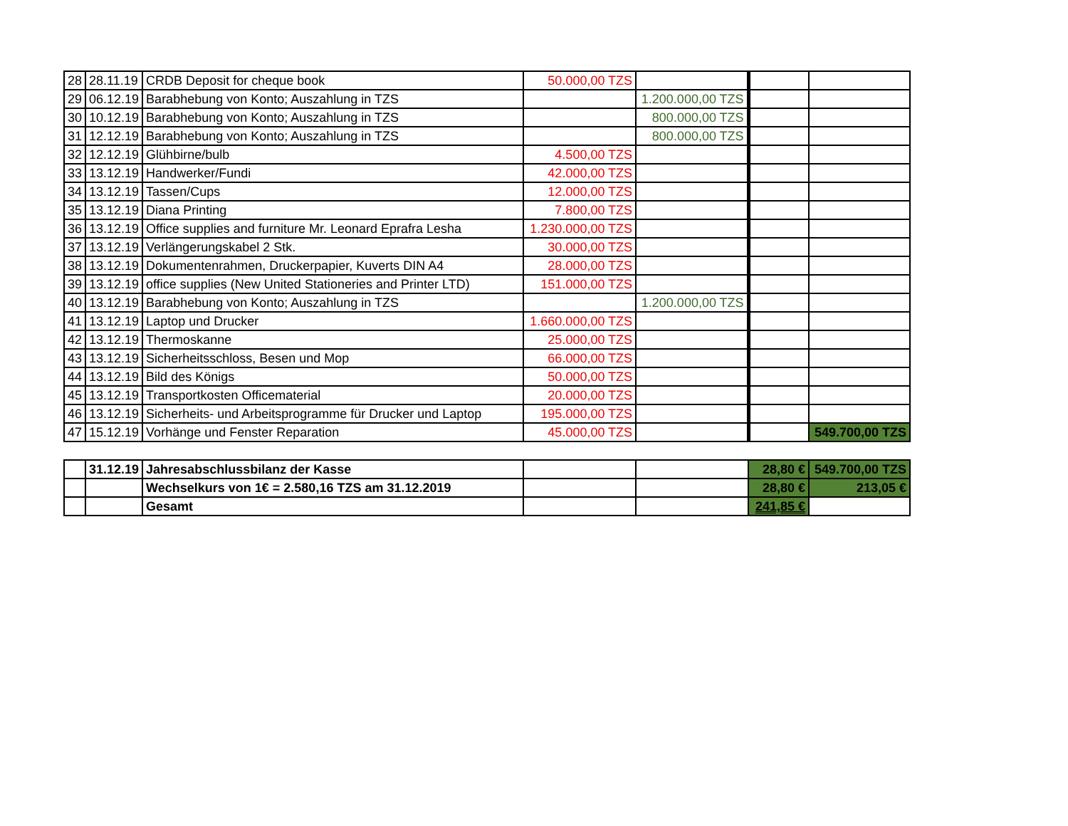| 28 | 28.11.19 | CRDB Deposit for cheque book | 50.000,00 TZS | | | |
| 29 | 06.12.19 | Barabhebung von Konto; Auszahlung in TZS | | 1.200.000,00 TZS | | |
| 30 | 10.12.19 | Barabhebung von Konto; Auszahlung in TZS | | 800.000,00 TZS | | |
| 31 | 12.12.19 | Barabhebung von Konto; Auszahlung in TZS | | 800.000,00 TZS | | |
| 32 | 12.12.19 | Glühbirne/bulb | 4.500,00 TZS | | | |
| 33 | 13.12.19 | Handwerker/Fundi | 42.000,00 TZS | | | |
| 34 | 13.12.19 | Tassen/Cups | 12.000,00 TZS | | | |
| 35 | 13.12.19 | Diana Printing | 7.800,00 TZS | | | |
| 36 | 13.12.19 | Office supplies and furniture Mr. Leonard Eprafra Lesha | 1.230.000,00 TZS | | | |
| 37 | 13.12.19 | Verlängerungskabel 2 Stk. | 30.000,00 TZS | | | |
| 38 | 13.12.19 | Dokumentenrahmen, Druckerpapier, Kuverts DIN A4 | 28.000,00 TZS | | | |
| 39 | 13.12.19 | office supplies (New United Stationeries and Printer LTD) | 151.000,00 TZS | | | |
| 40 | 13.12.19 | Barabhebung von Konto; Auszahlung in TZS | | 1.200.000,00 TZS | | |
| 41 | 13.12.19 | Laptop und Drucker | 1.660.000,00 TZS | | | |
| 42 | 13.12.19 | Thermoskanne | 25.000,00 TZS | | | |
| 43 | 13.12.19 | Sicherheitsschloss, Besen und Mop | 66.000,00 TZS | | | |
| 44 | 13.12.19 | Bild des Königs | 50.000,00 TZS | | | |
| 45 | 13.12.19 | Transportkosten Officematerial | 20.000,00 TZS | | | |
| 46 | 13.12.19 | Sicherheits- und Arbeitsprogramme für Drucker und Laptop | 195.000,00 TZS | | | |
| 47 | 15.12.19 | Vorhänge und Fenster Reparation | 45.000,00 TZS | | | 549.700,00 TZS |
| | 31.12.19 | Jahresabschlussbilanz der Kasse | | | 28,80 € | 549.700,00 TZS |
| | | Wechselkurs von 1€ = 2.580,16 TZS am 31.12.2019 | | | 28,80 € | 213,05 € |
| | | Gesamt | | | 241,85 € | |